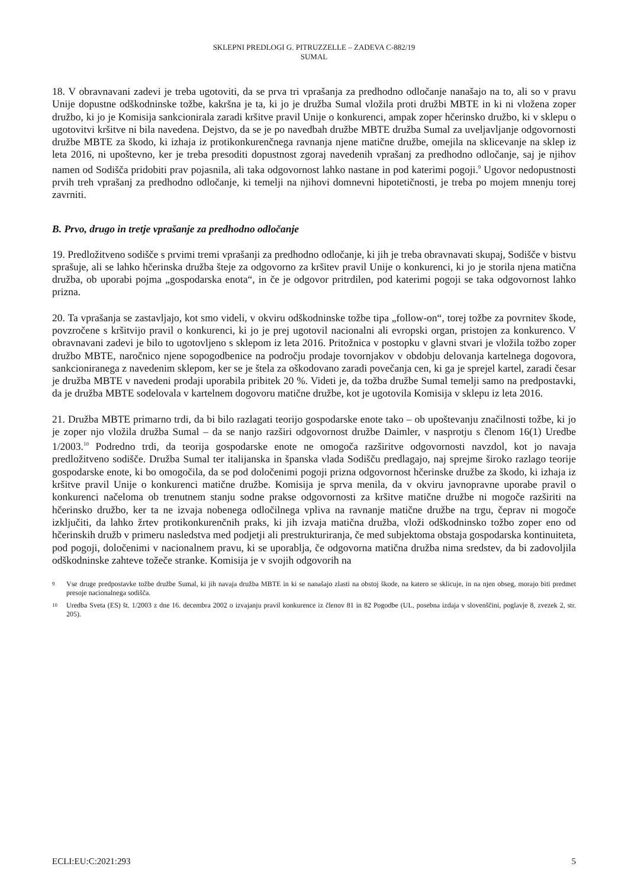SKLEPNI PREDLOGI G. PITRUZZELLE – ZADEVA C-882/19
SUMAL
18. V obravnavani zadevi je treba ugotoviti, da se prva tri vprašanja za predhodno odločanje nanašajo na to, ali so v pravu Unije dopustne odškodninske tožbe, kakršna je ta, ki jo je družba Sumal vložila proti družbi MBTE in ki ni vložena zoper družbo, ki jo je Komisija sankcionirala zaradi kršitve pravil Unije o konkurenci, ampak zoper hčerinsko družbo, ki v sklepu o ugotovitvi kršitve ni bila navedena. Dejstvo, da se je po navedbah družbe MBTE družba Sumal za uveljavljanje odgovornosti družbe MBTE za škodo, ki izhaja iz protikonkurenčnega ravnanja njene matične družbe, omejila na sklicevanje na sklep iz leta 2016, ni upoštevno, ker je treba presoditi dopustnost zgoraj navedenih vprašanj za predhodno odločanje, saj je njihov namen od Sodišča pridobiti prav pojasnila, ali taka odgovornost lahko nastane in pod katerimi pogoji.<sup>9</sup> Ugovor nedopustnosti prvih treh vprašanj za predhodno odločanje, ki temelji na njihovi domnevni hipotetičnosti, je treba po mojem mnenju torej zavrniti.
B. Prvo, drugo in tretje vprašanje za predhodno odločanje
19. Predložitveno sodišče s prvimi tremi vprašanji za predhodno odločanje, ki jih je treba obravnavati skupaj, Sodišče v bistvu sprašuje, ali se lahko hčerinska družba šteje za odgovorno za kršitev pravil Unije o konkurenci, ki jo je storila njena matična družba, ob uporabi pojma „gospodarska enota“, in če je odgovor pritrdilen, pod katerimi pogoji se taka odgovornost lahko prizna.
20. Ta vprašanja se zastavljajo, kot smo videli, v okviru odškodninske tožbe tipa „follow-on“, torej tožbe za povrnitev škode, povzročene s kršitvijo pravil o konkurenci, ki jo je prej ugotovil nacionalni ali evropski organ, pristojen za konkurenco. V obravnavani zadevi je bilo to ugotovljeno s sklepom iz leta 2016. Pritožnica v postopku v glavni stvari je vložila tožbo zoper družbo MBTE, naročnico njene sopogodbenice na področju prodaje tovornjakov v obdobju delovanja kartelnega dogovora, sankcioniranega z navedenim sklepom, ker se je štela za oškodovano zaradi povečanja cen, ki ga je sprejel kartel, zaradi česar je družba MBTE v navedeni prodaji uporabila pribitek 20 %. Videti je, da tožba družbe Sumal temelji samo na predpostavki, da je družba MBTE sodelovala v kartelnem dogovoru matične družbe, kot je ugotovila Komisija v sklepu iz leta 2016.
21. Družba MBTE primarno trdi, da bi bilo razlagati teorijo gospodarske enote tako – ob upoštevanju značilnosti tožbe, ki jo je zoper njo vložila družba Sumal – da se nanjo razširi odgovornost družbe Daimler, v nasprotju s členom 16(1) Uredbe 1/2003.<sup>10</sup> Podredno trdi, da teorija gospodarske enote ne omogoča razširitve odgovornosti navzdol, kot jo navaja predložitveno sodišče. Družba Sumal ter italijanska in španska vlada Sodišču predlagajo, naj sprejme široko razlago teorije gospodarske enote, ki bo omogočila, da se pod določenimi pogoji prizna odgovornost hčerinske družbe za škodo, ki izhaja iz kršitve pravil Unije o konkurenci matične družbe. Komisija je sprva menila, da v okviru javnopravne uporabe pravil o konkurenci načeloma ob trenutnem stanju sodne prakse odgovornosti za kršitve matične družbe ni mogoče razširiti na hčerinsko družbo, ker ta ne izvaja nobenega odločilnega vpliva na ravnanje matične družbe na trgu, čeprav ni mogoče izključiti, da lahko žrtev protikonkurenčnih praks, ki jih izvaja matična družba, vloži odškodninsko tožbo zoper eno od hčerinskih družb v primeru nasledstva med podjetji ali prestrukturiranja, če med subjektoma obstaja gospodarska kontinuiteta, pod pogoji, določenimi v nacionalnem pravu, ki se uporablja, če odgovorna matična družba nima sredstev, da bi zadovoljila odškodninske zahteve tožeče stranke. Komisija je v svojih odgovorih na
9 Vse druge predpostavke tožbe družbe Sumal, ki jih navaja družba MBTE in ki se nanašajo zlasti na obstoj škode, na katero se sklicuje, in na njen obseg, morajo biti predmet presoje nacionalnega sodišča.
10 Uredba Sveta (ES) št. 1/2003 z dne 16. decembra 2002 o izvajanju pravil konkurence iz členov 81 in 82 Pogodbe (UL, posebna izdaja v slovenščini, poglavje 8, zvezek 2, str. 205).
ECLI:EU:C:2021:293 5